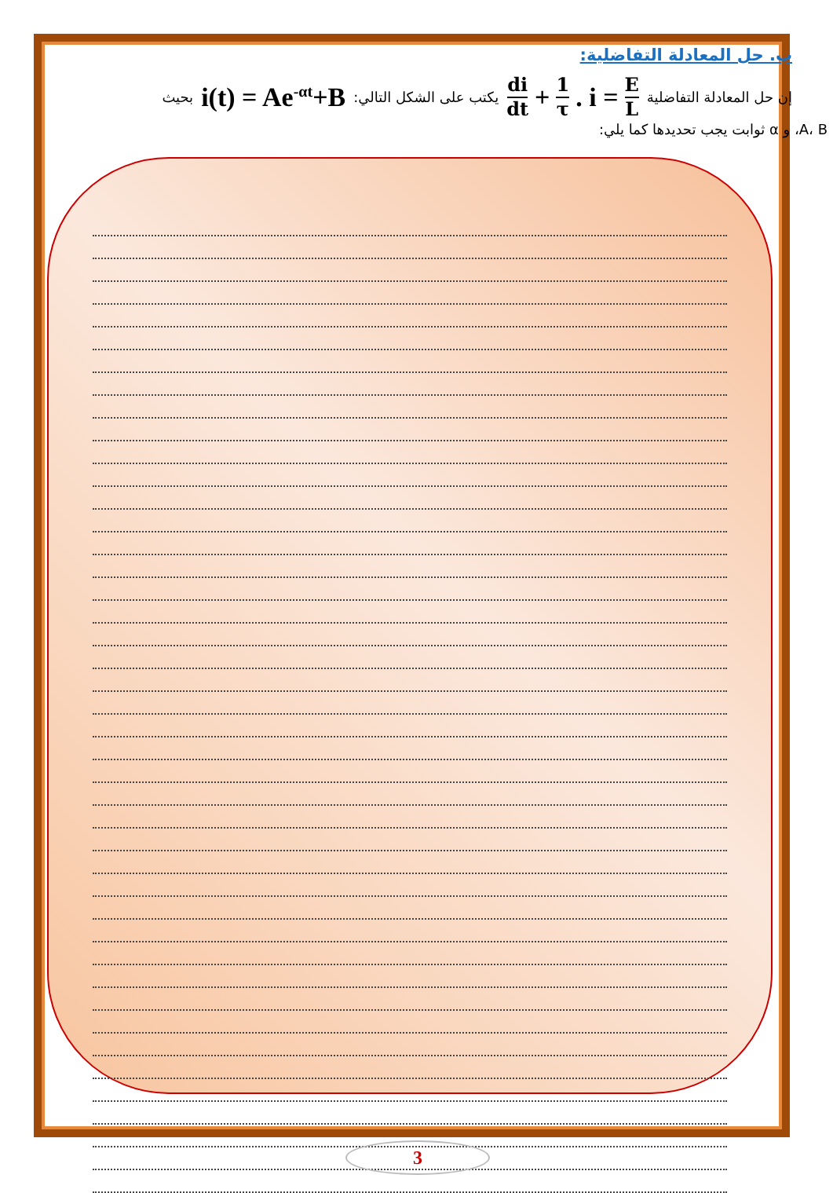ب. حل المعادلة التفاضلية:
إن حل المعادلة التفاضلية di dt + 1 τ. i = E L يكتب على الشكل التالي: i(t) = Ae<sup>-αt</sup>+B بحيث
A، B، و α ثوابت يجب تحديدها كما يلي:
3